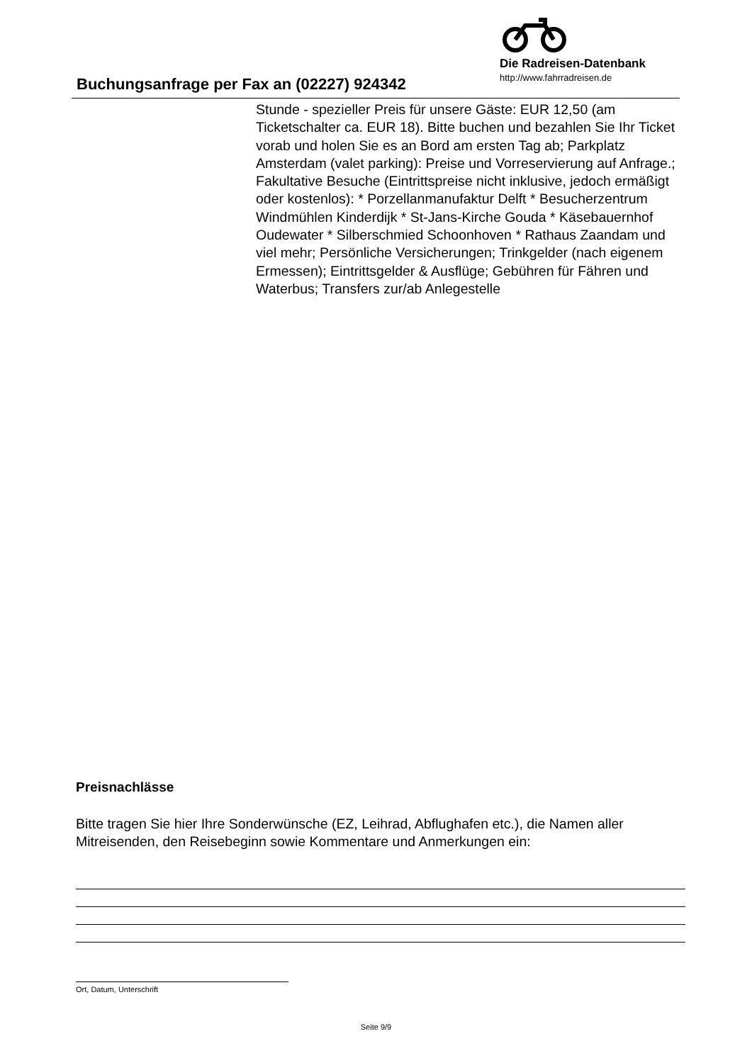Buchungsanfrage per Fax an (02227) 924342
Die Radreisen-Datenbank
http://www.fahrradreisen.de
Stunde - spezieller Preis für unsere Gäste: EUR 12,50 (am Ticketschalter ca. EUR 18). Bitte buchen und bezahlen Sie Ihr Ticket vorab und holen Sie es an Bord am ersten Tag ab; Parkplatz Amsterdam (valet parking): Preise und Vorreservierung auf Anfrage.; Fakultative Besuche (Eintrittspreise nicht inklusive, jedoch ermäßigt oder kostenlos): * Porzellanmanufaktur Delft * Besucherzentrum Windmühlen Kinderdijk * St-Jans-Kirche Gouda * Käsebauernhof Oudewater * Silberschmied Schoonhoven * Rathaus Zaandam und viel mehr; Persönliche Versicherungen; Trinkgelder (nach eigenem Ermessen); Eintrittsgelder & Ausflüge; Gebühren für Fähren und Waterbus; Transfers zur/ab Anlegestelle
Preisnachlässe
Bitte tragen Sie hier Ihre Sonderwünsche (EZ, Leihrad, Abflughafen etc.), die Namen aller Mitreisenden, den Reisebeginn sowie Kommentare und Anmerkungen ein:
Ort, Datum, Unterschrift
Seite 9/9